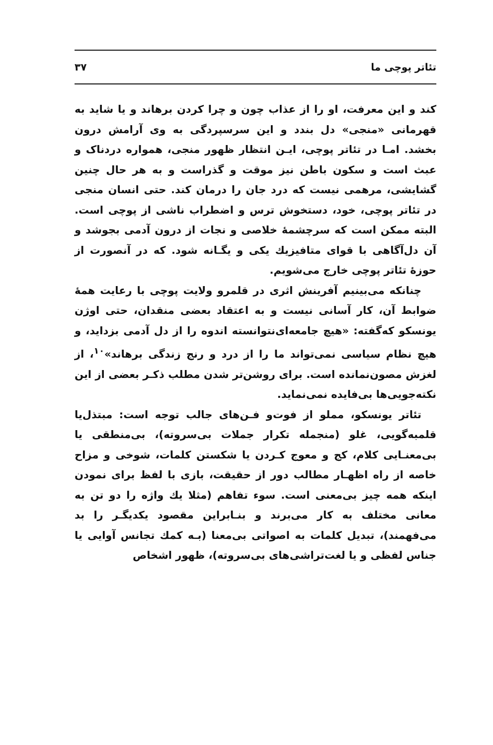تئاتر پوچی ما ۳۷
کند و این معرفت، او را از عذاب چون و چرا کردن برهاند و یا شاید به قهرمانی «منجی» دل بندد و این سرسپردگی به وی آرامش درون بخشد. امـا در تئاتر پوچی، ایـن انتظار ظهور منجی، همواره دردناک و عبث است و سکون باطن نیز موقت و گذراست و به هر حال چنین گشایشی، مرهمی نیست که درد جان را درمان کند. حتی انسان منجی در تئاتر پوچی، خود، دستخوش ترس و اضطراب ناشی از پوچی است. البته ممکن است که سرچشمهٔ خلاصی و نجات از درون آدمی بجوشد و آن دل‌آگاهی با قوای متافیزیك یکی و یگـانه شود. که در آنصورت از حوزهٔ تئاتر پوچی خارج می‌شویم.
چنانکه می‌بینیم آفرینش اثری در قلمرو ولایت پوچی با رعایت همهٔ ضوابط آن، کار آسانی نیست و به اعتقاد بعضی منقدان، حتی اوژن یونسکو که‌گفته: «هیچ جامعه‌ای‌نتوانسته اندوه را از دل آدمی بزداید، و هیچ نظام سیاسی نمی‌تواند ما را از درد و رنج زندگی برهاند»<sup>۱۰</sup>، از لغزش مصون‌نمانده است. برای روشن‌تر شدن مطلب ذکـر بعضی از این نکته‌جویی‌ها بی‌فایده نمی‌نماید.
تئاتر یونسکو، مملو از فوت‌و فـن‌های جالب توجه است: مبتذل‌یا قلمبه‌گویی، غلو (منجمله تکرار جملات بی‌سروته)، بی‌منطقی یا بی‌معنـایی کلام، کج و معوج کـردن یا شکستن کلمات، شوخی و مزاح خاصه از راه اظهـار مطالب دور از حقیقت، بازی با لفظ برای نمودن اینکه همه چیز بی‌معنی است. سوء تفاهم (مثلا یك واژه را دو تن به معانی مختلف به کار می‌برند و بنـابراین مقصود یکدیگـر را بد می‌فهمند)، تبدیل کلمات به اصواتی بی‌معنا (بـه کمك تجانس آوایی یا جناس لفظی و یا لغت‌تراشی‌های بی‌سروته)، ظهور اشخاص